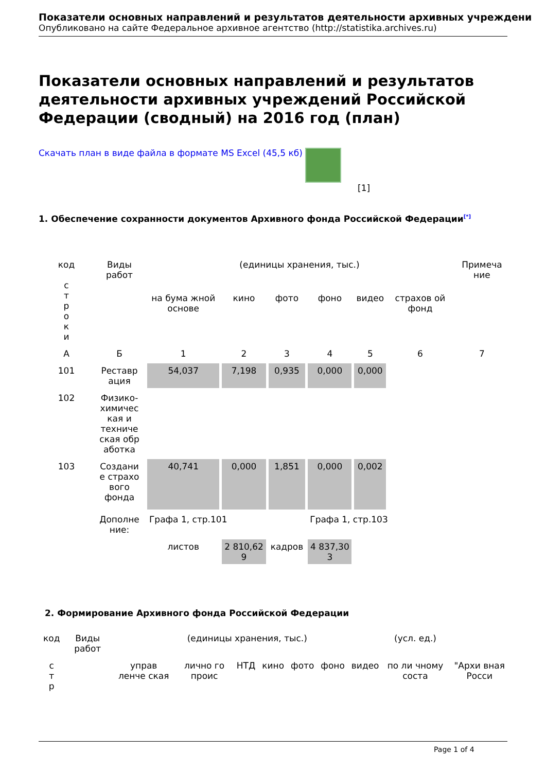Показатели основных направлений и результатов деятельности архивных учреждени
Опубликовано на сайте Федеральное архивное агентство (http://statistika.archives.ru)
Показатели основных направлений и результатов деятельности архивных учреждений Российской Федерации (сводный) на 2016 год (план)
Скачать план в виде файла в формате MS Excel (45,5 кб)
[1]
1. Обеспечение сохранности документов Архивного фонда Российской Федерации<sup>[*]</sup>
| код с т р о к и | Виды работ | (единицы хранения, тыс.) | | | | | | Примеча ние |
| | | на бума жной основе | кино | фото | фоно | видео | страхов ой фонд | |
| А | Б | 1 | 2 | 3 | 4 | 5 | 6 | 7 |
| 101 | Реставр ация | 54,037 | 7,198 | 0,935 | 0,000 | 0,000 | | |
| 102 | Физико-химичес кая и техниче ская обр аботка | | | | | | | |
| 103 | Создани е страхо вого фонда | 40,741 | 0,000 | 1,851 | 0,000 | 0,002 | | |
| | Дополне ние: | Графа 1, стр.101 | | | Графа 1, стр.103 | | | |
| | | листов | 2 810,62 9 | кадров | 4 837,30 3 | | | |
2. Формирование Архивного фонда Российской Федерации
| код | Виды работ | (единицы хранения, тыс.) | | | | | | | (усл. ед.) | |
| с т р | | управ ленче ская | лично го проис | НТД | кино | фото | фоно | видео | по ли чному соста | "Архи вная Росси |
Page 1 of 4